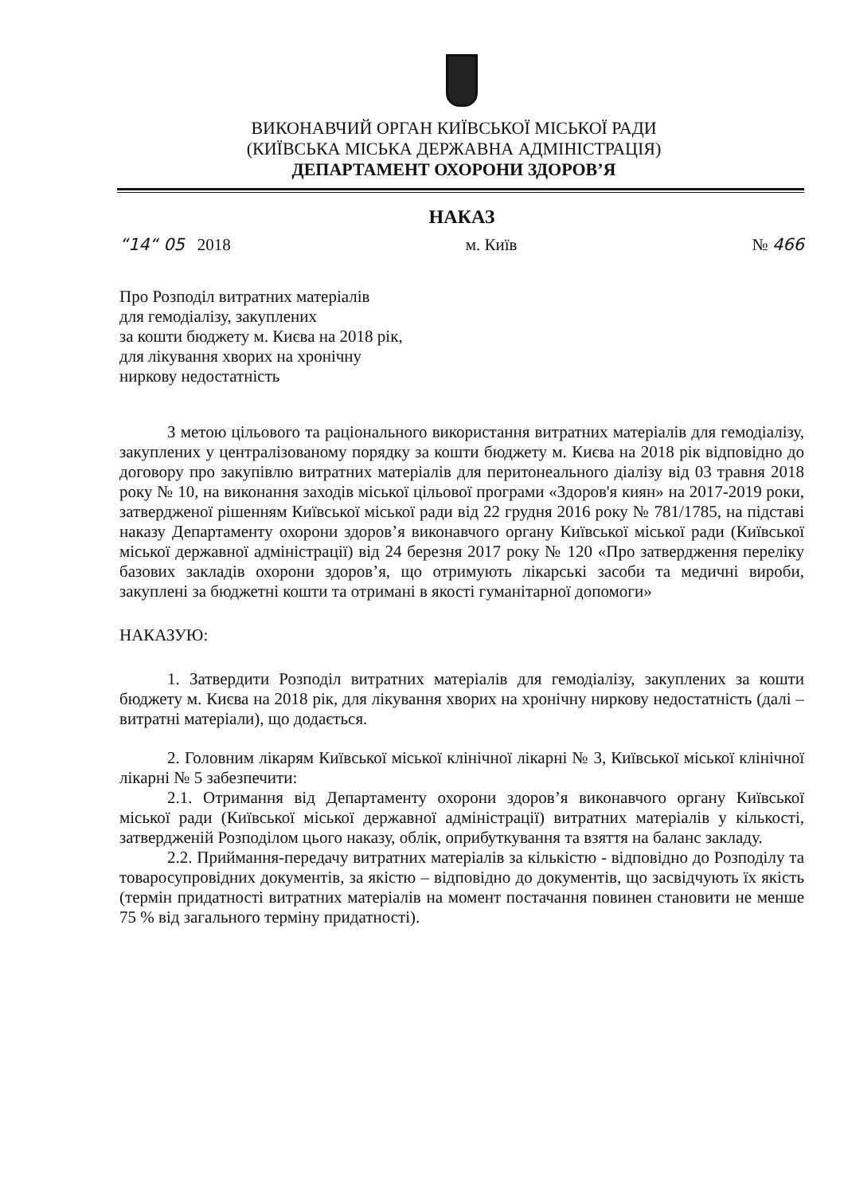ВИКОНАВЧИЙ ОРГАН КИЇВСЬКОЇ МІСЬКОЇ РАДИ
(КИЇВСЬКА МІСЬКА ДЕРЖАВНА АДМІНІСТРАЦІЯ)
ДЕПАРТАМЕНТ ОХОРОНИ ЗДОРОВ’Я
НАКАЗ
“14“ 05 2018 м. Київ № 466
Про Розподіл витратних матеріалів
для гемодіалізу, закуплених
за кошти бюджету м. Києва на 2018 рік,
для лікування хворих на хронічну
ниркову недостатність
З метою цільового та раціонального використання витратних матеріалів для гемодіалізу, закуплених у централізованому порядку за кошти бюджету м. Києва на 2018 рік відповідно до договору про закупівлю витратних матеріалів для перитонеального діалізу від 03 травня 2018 року № 10, на виконання заходів міської цільової програми «Здоров'я киян» на 2017-2019 роки, затвердженої рішенням Київської міської ради від 22 грудня 2016 року № 781/1785, на підставі наказу Департаменту охорони здоров’я виконавчого органу Київської міської ради (Київської міської державної адміністрації) від 24 березня 2017 року № 120 «Про затвердження переліку базових закладів охорони здоров’я, що отримують лікарські засоби та медичні вироби, закуплені за бюджетні кошти та отримані в якості гуманітарної допомоги»
НАКАЗУЮ:
1. Затвердити Розподіл витратних матеріалів для гемодіалізу, закуплених за кошти бюджету м. Києва на 2018 рік, для лікування хворих на хронічну ниркову недостатність (далі – витратні матеріали), що додається.
2. Головним лікарям Київської міської клінічної лікарні № 3, Київської міської клінічної лікарні № 5 забезпечити:
2.1. Отримання від Департаменту охорони здоров’я виконавчого органу Київської міської ради (Київської міської державної адміністрації) витратних матеріалів у кількості, затвердженій Розподілом цього наказу, облік, оприбуткування та взяття на баланс закладу.
2.2. Приймання-передачу витратних матеріалів за кількістю - відповідно до Розподілу та товаросупровідних документів, за якістю – відповідно до документів, що засвідчують їх якість (термін придатності витратних матеріалів на момент постачання повинен становити не менше 75 % від загального терміну придатності).